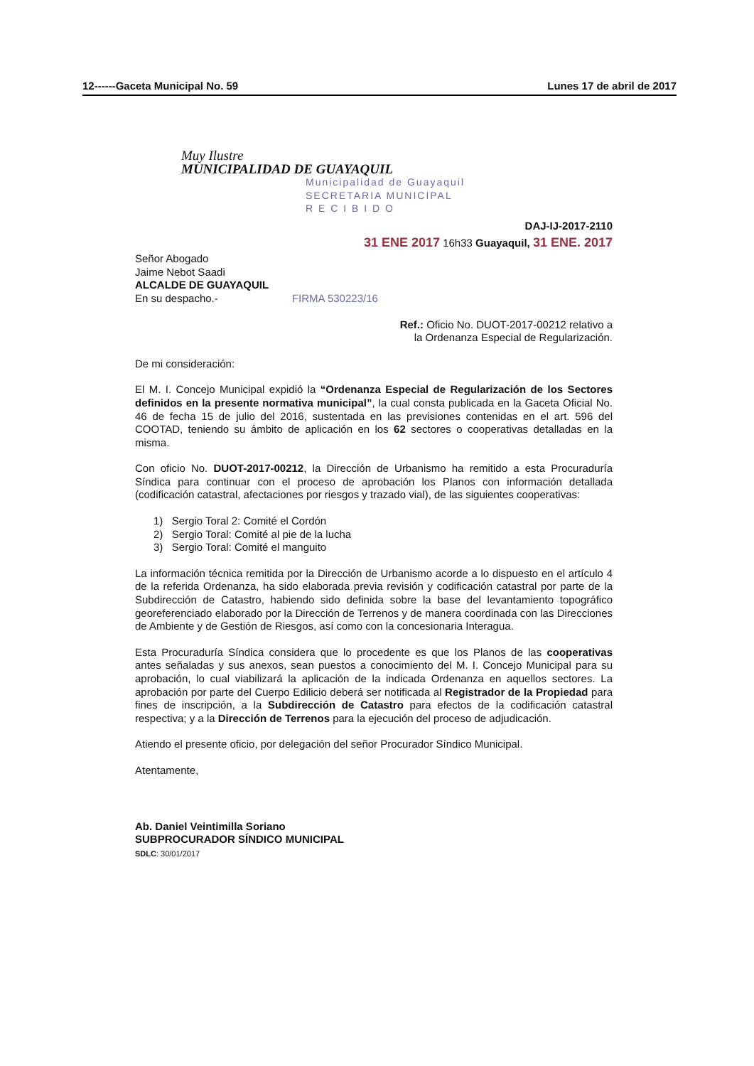12------Gaceta Municipal No. 59 Lunes 17 de abril de 2017
Muy Ilustre
MUNICIPALIDAD DE GUAYAQUIL
Municipalidad de Guayaquil
SECRETARIA MUNICIPAL
R E C I B I D O
DAJ-IJ-2017-2110
31 ENE 2017 16h33 Guayaquil, 31 ENE. 2017
Señor Abogado
Jaime Nebot Saadi
ALCALDE DE GUAYAQUIL
En su despacho.- FIRMA 530223/16
Ref.: Oficio No. DUOT-2017-00212 relativo a
la Ordenanza Especial de Regularización.
De mi consideración:
El M. I. Concejo Municipal expidió la “Ordenanza Especial de Regularización de los Sectores definidos en la presente normativa municipal”, la cual consta publicada en la Gaceta Oficial No. 46 de fecha 15 de julio del 2016, sustentada en las previsiones contenidas en el art. 596 del COOTAD, teniendo su ámbito de aplicación en los 62 sectores o cooperativas detalladas en la misma.
Con oficio No. DUOT-2017-00212, la Dirección de Urbanismo ha remitido a esta Procuraduría Síndica para continuar con el proceso de aprobación los Planos con información detallada (codificación catastral, afectaciones por riesgos y trazado vial), de las siguientes cooperativas:
1) Sergio Toral 2: Comité el Cordón
2) Sergio Toral: Comité al pie de la lucha
3) Sergio Toral: Comité el manguito
La información técnica remitida por la Dirección de Urbanismo acorde a lo dispuesto en el artículo 4 de la referida Ordenanza, ha sido elaborada previa revisión y codificación catastral por parte de la Subdirección de Catastro, habiendo sido definida sobre la base del levantamiento topográfico georeferenciado elaborado por la Dirección de Terrenos y de manera coordinada con las Direcciones de Ambiente y de Gestión de Riesgos, así como con la concesionaria Interagua.
Esta Procuraduría Síndica considera que lo procedente es que los Planos de las cooperativas antes señaladas y sus anexos, sean puestos a conocimiento del M. I. Concejo Municipal para su aprobación, lo cual viabilizará la aplicación de la indicada Ordenanza en aquellos sectores. La aprobación por parte del Cuerpo Edilicio deberá ser notificada al Registrador de la Propiedad para fines de inscripción, a la Subdirección de Catastro para efectos de la codificación catastral respectiva; y a la Dirección de Terrenos para la ejecución del proceso de adjudicación.
Atiendo el presente oficio, por delegación del señor Procurador Síndico Municipal.
Atentamente,
Ab. Daniel Veintimilla Soriano
SUBPROCURADOR SÍNDICO MUNICIPAL
SDLC: 30/01/2017